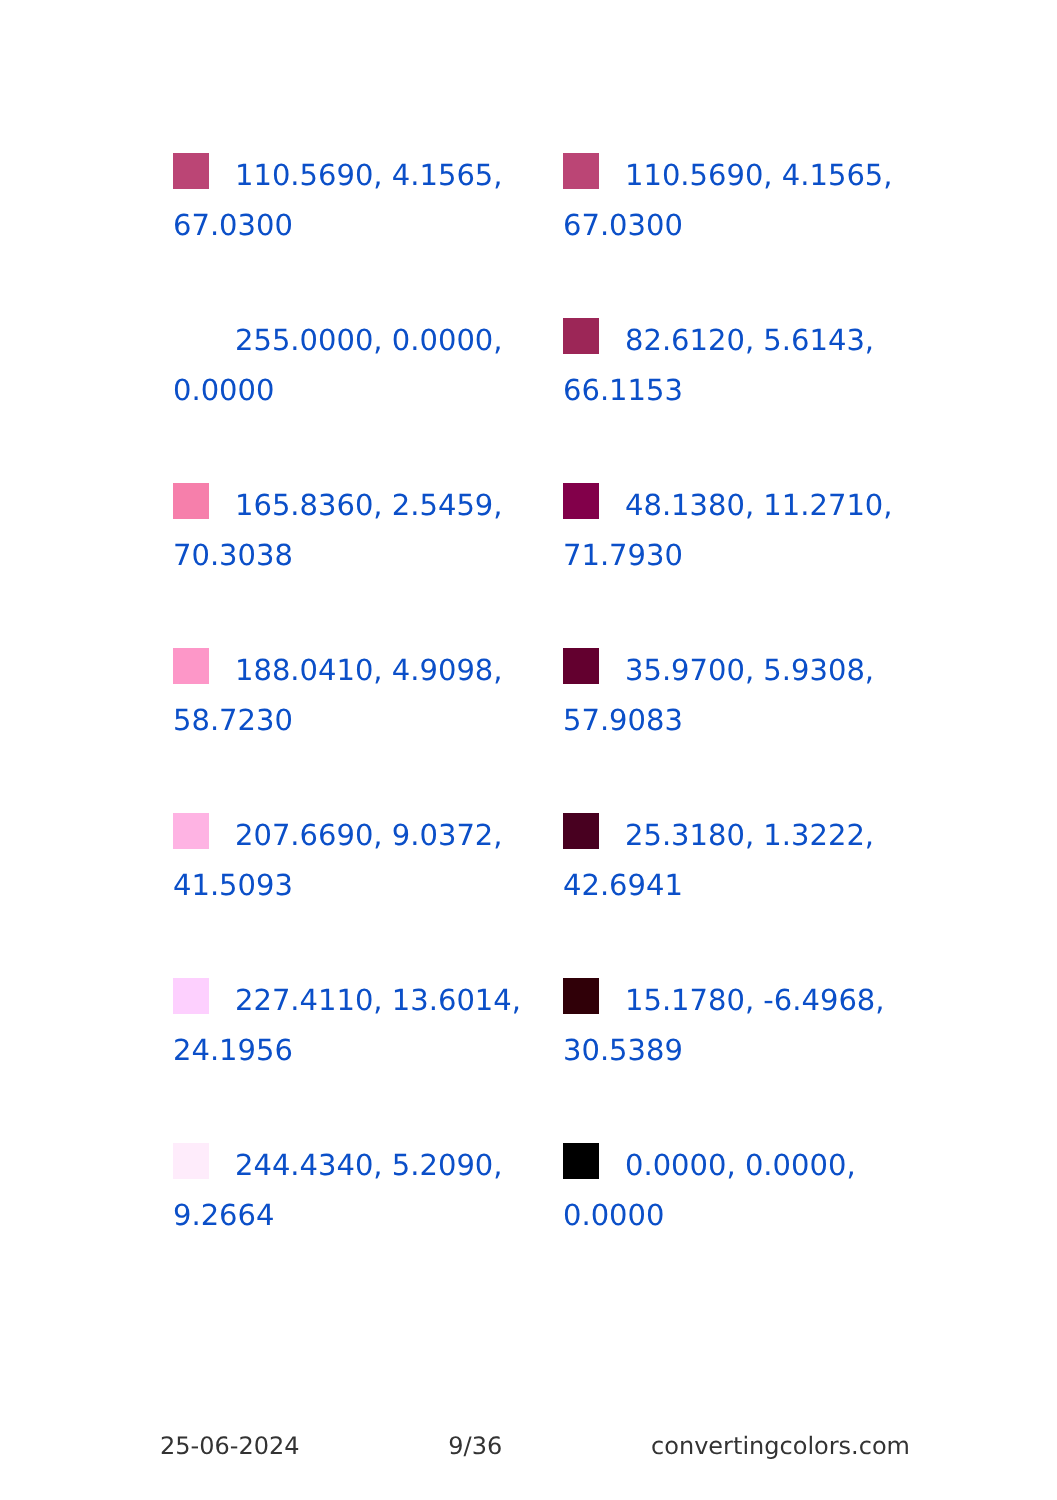110.5690, 4.1565, 67.0300
110.5690, 4.1565, 67.0300
255.0000, 0.0000, 0.0000
82.6120, 5.6143, 66.1153
165.8360, 2.5459, 70.3038
48.1380, 11.2710, 71.7930
188.0410, 4.9098, 58.7230
35.9700, 5.9308, 57.9083
207.6690, 9.0372, 41.5093
25.3180, 1.3222, 42.6941
227.4110, 13.6014, 24.1956
15.1780, -6.4968, 30.5389
244.4340, 5.2090, 9.2664
0.0000, 0.0000, 0.0000
25-06-2024 9/36 convertingcolors.com